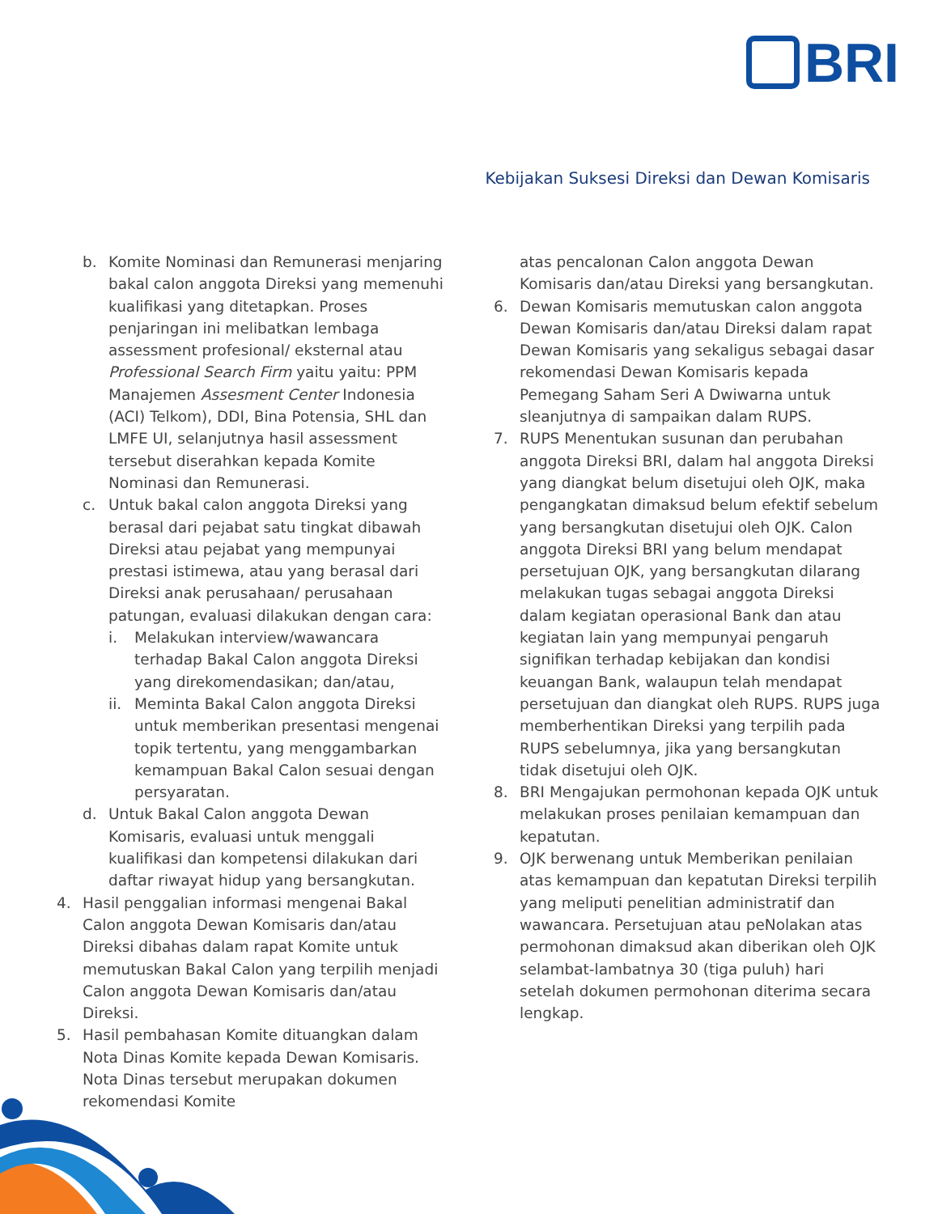BRI
Kebijakan Suksesi Direksi dan Dewan Komisaris
b. Komite Nominasi dan Remunerasi menjaring bakal calon anggota Direksi yang memenuhi kualifikasi yang ditetapkan. Proses penjaringan ini melibatkan lembaga assessment profesional/ eksternal atau Professional Search Firm yaitu yaitu: PPM Manajemen Assesment Center Indonesia (ACI) Telkom), DDI, Bina Potensia, SHL dan LMFE UI, selanjutnya hasil assessment tersebut diserahkan kepada Komite Nominasi dan Remunerasi.
c. Untuk bakal calon anggota Direksi yang berasal dari pejabat satu tingkat dibawah Direksi atau pejabat yang mempunyai prestasi istimewa, atau yang berasal dari Direksi anak perusahaan/ perusahaan patungan, evaluasi dilakukan dengan cara:
i. Melakukan interview/wawancara terhadap Bakal Calon anggota Direksi yang direkomendasikan; dan/atau,
ii. Meminta Bakal Calon anggota Direksi untuk memberikan presentasi mengenai topik tertentu, yang menggambarkan kemampuan Bakal Calon sesuai dengan persyaratan.
d. Untuk Bakal Calon anggota Dewan Komisaris, evaluasi untuk menggali kualifikasi dan kompetensi dilakukan dari daftar riwayat hidup yang bersangkutan.
4. Hasil penggalian informasi mengenai Bakal Calon anggota Dewan Komisaris dan/atau Direksi dibahas dalam rapat Komite untuk memutuskan Bakal Calon yang terpilih menjadi Calon anggota Dewan Komisaris dan/atau Direksi.
5. Hasil pembahasan Komite dituangkan dalam Nota Dinas Komite kepada Dewan Komisaris. Nota Dinas tersebut merupakan dokumen rekomendasi Komite
atas pencalonan Calon anggota Dewan Komisaris dan/atau Direksi yang bersangkutan.
6. Dewan Komisaris memutuskan calon anggota Dewan Komisaris dan/atau Direksi dalam rapat Dewan Komisaris yang sekaligus sebagai dasar rekomendasi Dewan Komisaris kepada Pemegang Saham Seri A Dwiwarna untuk sleanjutnya di sampaikan dalam RUPS.
7. RUPS Menentukan susunan dan perubahan anggota Direksi BRI, dalam hal anggota Direksi yang diangkat belum disetujui oleh OJK, maka pengangkatan dimaksud belum efektif sebelum yang bersangkutan disetujui oleh OJK. Calon anggota Direksi BRI yang belum mendapat persetujuan OJK, yang bersangkutan dilarang melakukan tugas sebagai anggota Direksi dalam kegiatan operasional Bank dan atau kegiatan lain yang mempunyai pengaruh signifikan terhadap kebijakan dan kondisi keuangan Bank, walaupun telah mendapat persetujuan dan diangkat oleh RUPS. RUPS juga memberhentikan Direksi yang terpilih pada RUPS sebelumnya, jika yang bersangkutan tidak disetujui oleh OJK.
8. BRI Mengajukan permohonan kepada OJK untuk melakukan proses penilaian kemampuan dan kepatutan.
9. OJK berwenang untuk Memberikan penilaian atas kemampuan dan kepatutan Direksi terpilih yang meliputi penelitian administratif dan wawancara. Persetujuan atau peNolakan atas permohonan dimaksud akan diberikan oleh OJK selambat-lambatnya 30 (tiga puluh) hari setelah dokumen permohonan diterima secara lengkap.